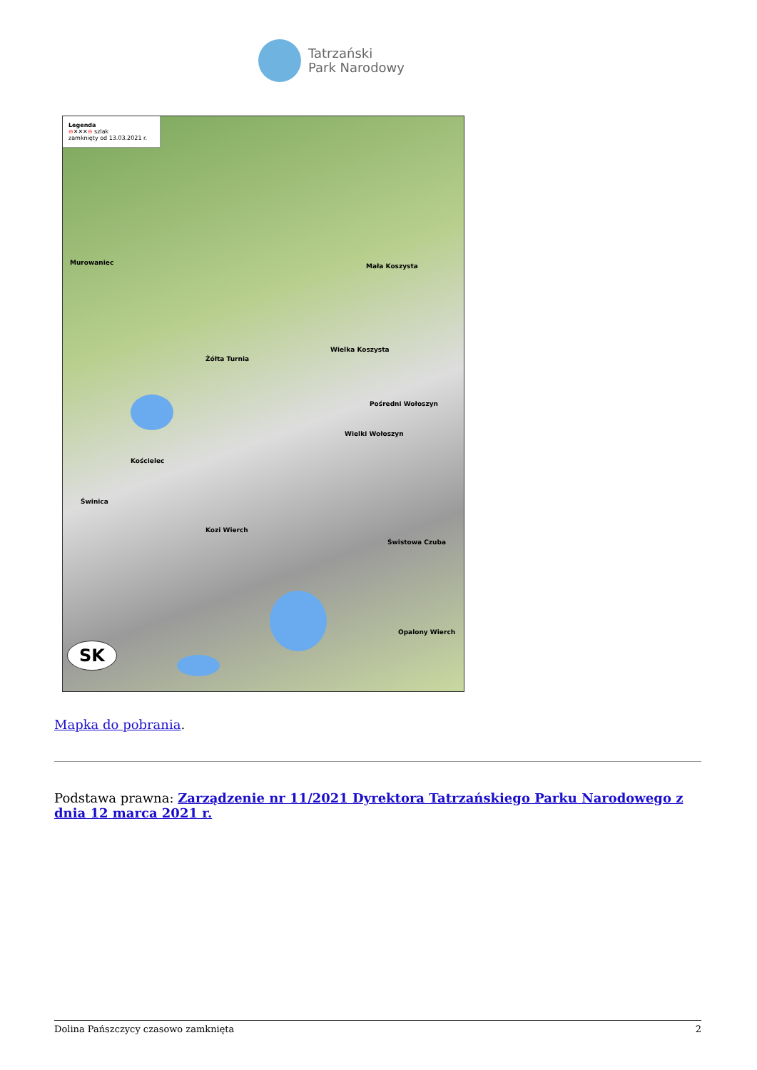Tatrzański
Park Narodowy
Legenda
⊖✕✕✕⊖ szlak
zamknięty od 13.03.2021 r.
Murowaniec Mała Koszysta
Żółta Turnia
Wielka Koszysta
Pośredni Wołoszyn
Wielki Wołoszyn
Kościelec
Świnica
Kozi Wierch
Świstowa Czuba
Opalony Wierch
SK
Mapka do pobrania.
Podstawa prawna: Zarządzenie nr 11/2021 Dyrektora Tatrzańskiego Parku Narodowego z dnia 12 marca 2021 r.
Dolina Pańszczycy czasowo zamknięta 2